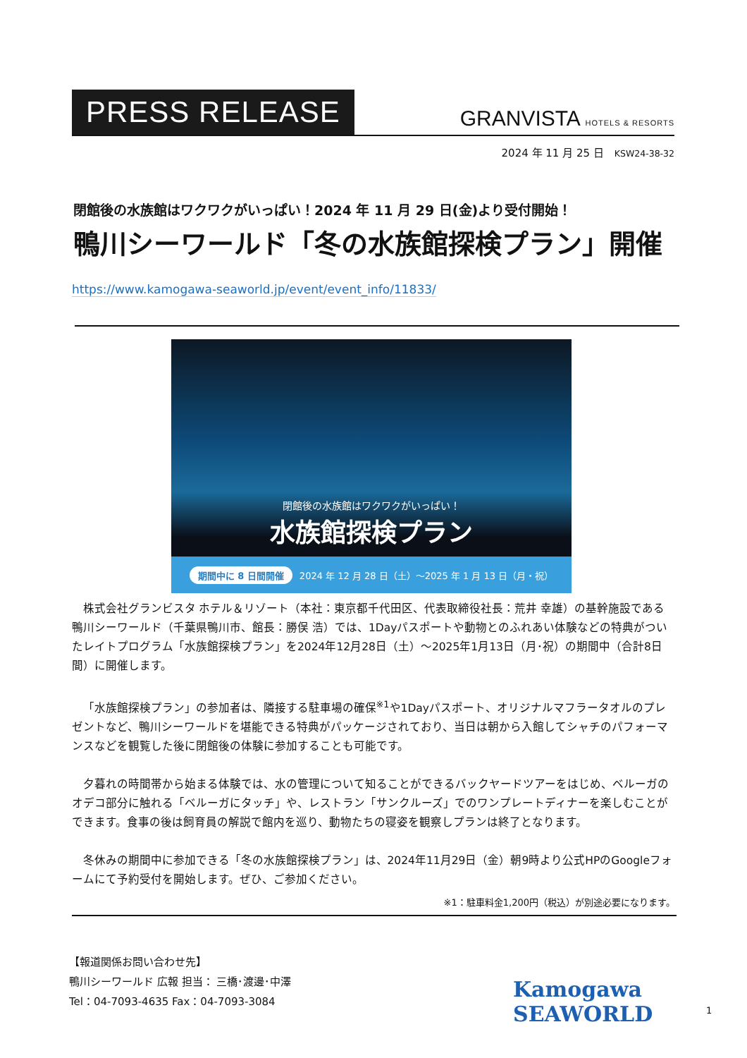PRESS RELEASE
GRANVISTA HOTELS & RESORTS
2024 年 11 月 25 日　KSW24-38-32
閉館後の水族館はワクワクがいっぱい！2024 年 11 月 29 日(金)より受付開始！
鴨川シーワールド「冬の水族館探検プラン」開催
https://www.kamogawa-seaworld.jp/event/event_info/11833/
閉館後の水族館はワクワクがいっぱい！
水族館探検プラン
期間中に 8 日間開催 2024 年 12 月 28 日（土）～2025 年 1 月 13 日（月・祝）
株式会社グランビスタ ホテル＆リゾート（本社：東京都千代田区、代表取締役社長：荒井 幸雄）の基幹施設である鴨川シーワールド（千葉県鴨川市、館長：勝俣 浩）では、1Dayパスポートや動物とのふれあい体験などの特典がついたレイトプログラム「水族館探検プラン」を2024年12月28日（土）～2025年1月13日（月･祝）の期間中（合計8日間）に開催します。
「水族館探検プラン」の参加者は、隣接する駐車場の確保<sup>※1</sup>や1Dayパスポート、オリジナルマフラータオルのプレゼントなど、鴨川シーワールドを堪能できる特典がパッケージされており、当日は朝から入館してシャチのパフォーマンスなどを観覧した後に閉館後の体験に参加することも可能です。
夕暮れの時間帯から始まる体験では、水の管理について知ることができるバックヤードツアーをはじめ、ベルーガのオデコ部分に触れる「ベルーガにタッチ」や、レストラン「サンクルーズ」でのワンプレートディナーを楽しむことができます。食事の後は飼育員の解説で館内を巡り、動物たちの寝姿を観察しプランは終了となります。
冬休みの期間中に参加できる「冬の水族館探検プラン」は、2024年11月29日（金）朝9時より公式HPのGoogleフォームにて予約受付を開始します。ぜひ、ご参加ください。
※1：駐車料金1,200円（税込）が別途必要になります。
【報道関係お問い合わせ先】
鴨川シーワールド 広報 担当： 三橋･渡邊･中澤
Tel：04-7093-4635 Fax：04-7093-3084
Kamogawa
SEAWORLD
1